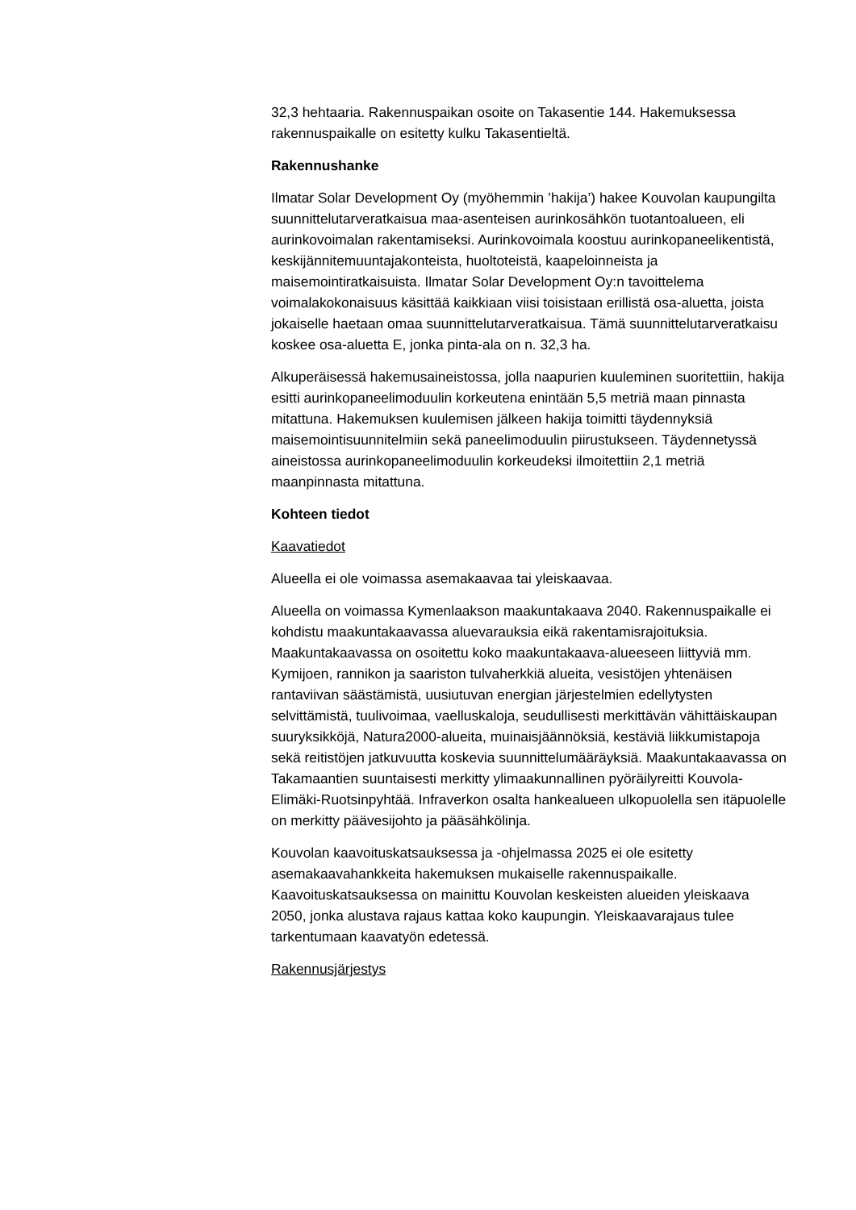32,3 hehtaaria. Rakennuspaikan osoite on Takasentie 144. Hakemuksessa rakennuspaikalle on esitetty kulku Takasentieltä.
Rakennushanke
Ilmatar Solar Development Oy (myöhemmin ’hakija’) hakee Kouvolan kaupungilta suunnittelutarveratkaisua maa-asenteisen aurinkosähkön tuotantoalueen, eli aurinkovoimalan rakentamiseksi. Aurinkovoimala koostuu aurinkopaneelikentistä, keskijännitemuuntajakonteista, huoltoteistä, kaapeloinneista ja maisemointiratkaisuista. Ilmatar Solar Development Oy:n tavoittelema voimalakokonaisuus käsittää kaikkiaan viisi toisistaan erillistä osa-aluetta, joista jokaiselle haetaan omaa suunnittelutarveratkaisua. Tämä suunnittelutarveratkaisu koskee osa-aluetta E, jonka pinta-ala on n. 32,3 ha.
Alkuperäisessä hakemusaineistossa, jolla naapurien kuuleminen suoritettiin, hakija esitti aurinkopaneelimoduulin korkeutena enintään 5,5 metriä maan pinnasta mitattuna. Hakemuksen kuulemisen jälkeen hakija toimitti täydennyksiä maisemointisuunnitelmiin sekä paneelimoduulin piirustukseen. Täydennetyssä aineistossa aurinkopaneelimoduulin korkeudeksi ilmoitettiin 2,1 metriä maanpinnasta mitattuna.
Kohteen tiedot
Kaavatiedot
Alueella ei ole voimassa asemakaavaa tai yleiskaavaa.
Alueella on voimassa Kymenlaakson maakuntakaava 2040. Rakennuspaikalle ei kohdistu maakuntakaavassa aluevarauksia eikä rakentamisrajoituksia. Maakuntakaavassa on osoitettu koko maakuntakaava-alueeseen liittyviä mm. Kymijoen, rannikon ja saariston tulvaherkkiä alueita, vesistöjen yhtenäisen rantaviivan säästämistä, uusiutuvan energian järjestelmien edellytysten selvittämistä, tuulivoimaa, vaelluskaloja, seudullisesti merkittävän vähittäiskaupan suuryksikköjä, Natura2000-alueita, muinaisjäännöksiä, kestäviä liikkumistapoja sekä reitistöjen jatkuvuutta koskevia suunnittelumääräyksiä. Maakuntakaavassa on Takamaantien suuntaisesti merkitty ylimaakunnallinen pyöräilyreitti Kouvola-Elimäki-Ruotsinpyhtää. Infraverkon osalta hankealueen ulkopuolella sen itäpuolelle on merkitty päävesijohto ja pääsähkölinja.
Kouvolan kaavoituskatsauksessa ja -ohjelmassa 2025 ei ole esitetty asemakaavahankkeita hakemuksen mukaiselle rakennuspaikalle. Kaavoituskatsauksessa on mainittu Kouvolan keskeisten alueiden yleiskaava 2050, jonka alustava rajaus kattaa koko kaupungin. Yleiskaavarajaus tulee tarkentumaan kaavatyön edetessä.
Rakennusjärjestys